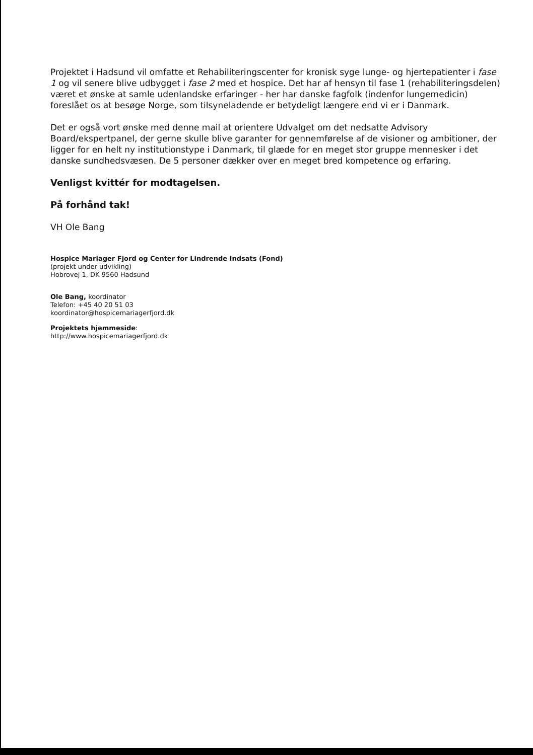Projektet i Hadsund vil omfatte et Rehabiliteringscenter for kronisk syge lunge- og hjertepatienter i fase 1 og vil senere blive udbygget i fase 2 med et hospice. Det har af hensyn til fase 1 (rehabiliteringsdelen) været et ønske at samle udenlandske erfaringer - her har danske fagfolk (indenfor lungemedicin) foreslået os at besøge Norge, som tilsyneladende er betydeligt længere end vi er i Danmark.
Det er også vort ønske med denne mail at orientere Udvalget om det nedsatte Advisory Board/ekspertpanel, der gerne skulle blive garanter for gennemførelse af de visioner og ambitioner, der ligger for en helt ny institutionstype i Danmark, til glæde for en meget stor gruppe mennesker i det danske sundhedsvæsen. De 5 personer dækker over en meget bred kompetence og erfaring.
Venligst kvittér for modtagelsen.
På forhånd tak!
VH Ole Bang
Hospice Mariager Fjord og Center for Lindrende Indsats (Fond)
(projekt under udvikling)
Hobrovej 1, DK 9560 Hadsund
Ole Bang, koordinator
Telefon: +45 40 20 51 03
koordinator@hospicemariagerfjord.dk
Projektets hjemmeside:
http://www.hospicemariagerfjord.dk